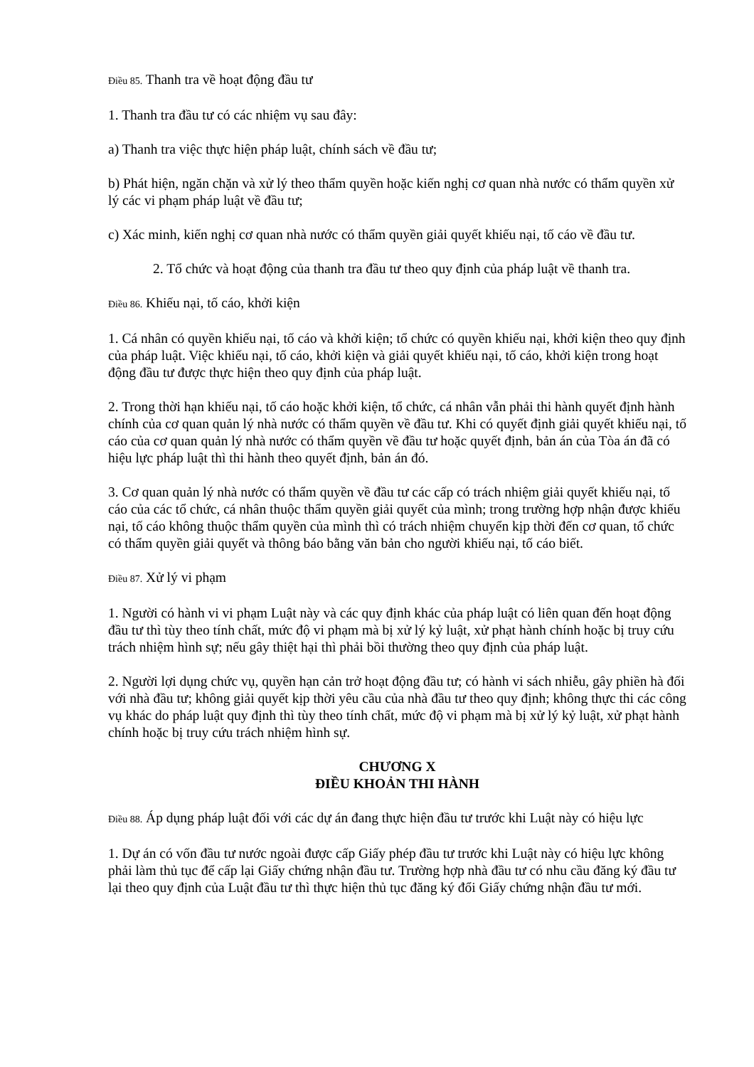Điều 85. Thanh tra về hoạt động đầu tư
1. Thanh tra đầu tư có các nhiệm vụ sau đây:
a) Thanh tra việc thực hiện pháp luật, chính sách về đầu tư;
b) Phát hiện, ngăn chặn và xử lý theo thẩm quyền hoặc kiến nghị cơ quan nhà nước có thẩm quyền xử lý các vi phạm pháp luật về đầu tư;
c) Xác minh, kiến nghị cơ quan nhà nước có thẩm quyền giải quyết khiếu nại, tố cáo về đầu tư.
2. Tổ chức và hoạt động của thanh tra đầu tư theo quy định của pháp luật về thanh tra.
Điều 86. Khiếu nại, tố cáo, khởi kiện
1. Cá nhân có quyền khiếu nại, tố cáo và khởi kiện; tổ chức có quyền khiếu nại, khởi kiện theo quy định của pháp luật. Việc khiếu nại, tố cáo, khởi kiện và giải quyết khiếu nại, tố cáo, khởi kiện trong hoạt động đầu tư được thực hiện theo quy định của pháp luật.
2. Trong thời hạn khiếu nại, tố cáo hoặc khởi kiện, tổ chức, cá nhân vẫn phải thi hành quyết định hành chính của cơ quan quản lý nhà nước có thẩm quyền về đầu tư. Khi có quyết định giải quyết khiếu nại, tố cáo của cơ quan quản lý nhà nước có thẩm quyền về đầu tư hoặc quyết định, bản án của Tòa án đã có hiệu lực pháp luật thì thi hành theo quyết định, bản án đó.
3. Cơ quan quản lý nhà nước có thẩm quyền về đầu tư các cấp có trách nhiệm giải quyết khiếu nại, tố cáo của các tổ chức, cá nhân thuộc thẩm quyền giải quyết của mình; trong trường hợp nhận được khiếu nại, tố cáo không thuộc thẩm quyền của mình thì có trách nhiệm chuyển kịp thời đến cơ quan, tổ chức có thẩm quyền giải quyết và thông báo bằng văn bản cho người khiếu nại, tố cáo biết.
Điều 87. Xử lý vi phạm
1. Người có hành vi vi phạm Luật này và các quy định khác của pháp luật có liên quan đến hoạt động đầu tư thì tùy theo tính chất, mức độ vi phạm mà bị xử lý kỷ luật, xử phạt hành chính hoặc bị truy cứu trách nhiệm hình sự; nếu gây thiệt hại thì phải bồi thường theo quy định của pháp luật.
2. Người lợi dụng chức vụ, quyền hạn cản trở hoạt động đầu tư; có hành vi sách nhiễu, gây phiền hà đối với nhà đầu tư; không giải quyết kịp thời yêu cầu của nhà đầu tư theo quy định; không thực thi các công vụ khác do pháp luật quy định thì tùy theo tính chất, mức độ vi phạm mà bị xử lý kỷ luật, xử phạt hành chính hoặc bị truy cứu trách nhiệm hình sự.
CHƯƠNG X
ĐIỀU KHOẢN THI HÀNH
Điều 88. Áp dụng pháp luật đối với các dự án đang thực hiện đầu tư trước khi Luật này có hiệu lực
1. Dự án có vốn đầu tư nước ngoài được cấp Giấy phép đầu tư trước khi Luật này có hiệu lực không phải làm thủ tục để cấp lại Giấy chứng nhận đầu tư. Trường hợp nhà đầu tư có nhu cầu đăng ký đầu tư lại theo quy định của Luật đầu tư thì thực hiện thủ tục đăng ký đổi Giấy chứng nhận đầu tư mới.